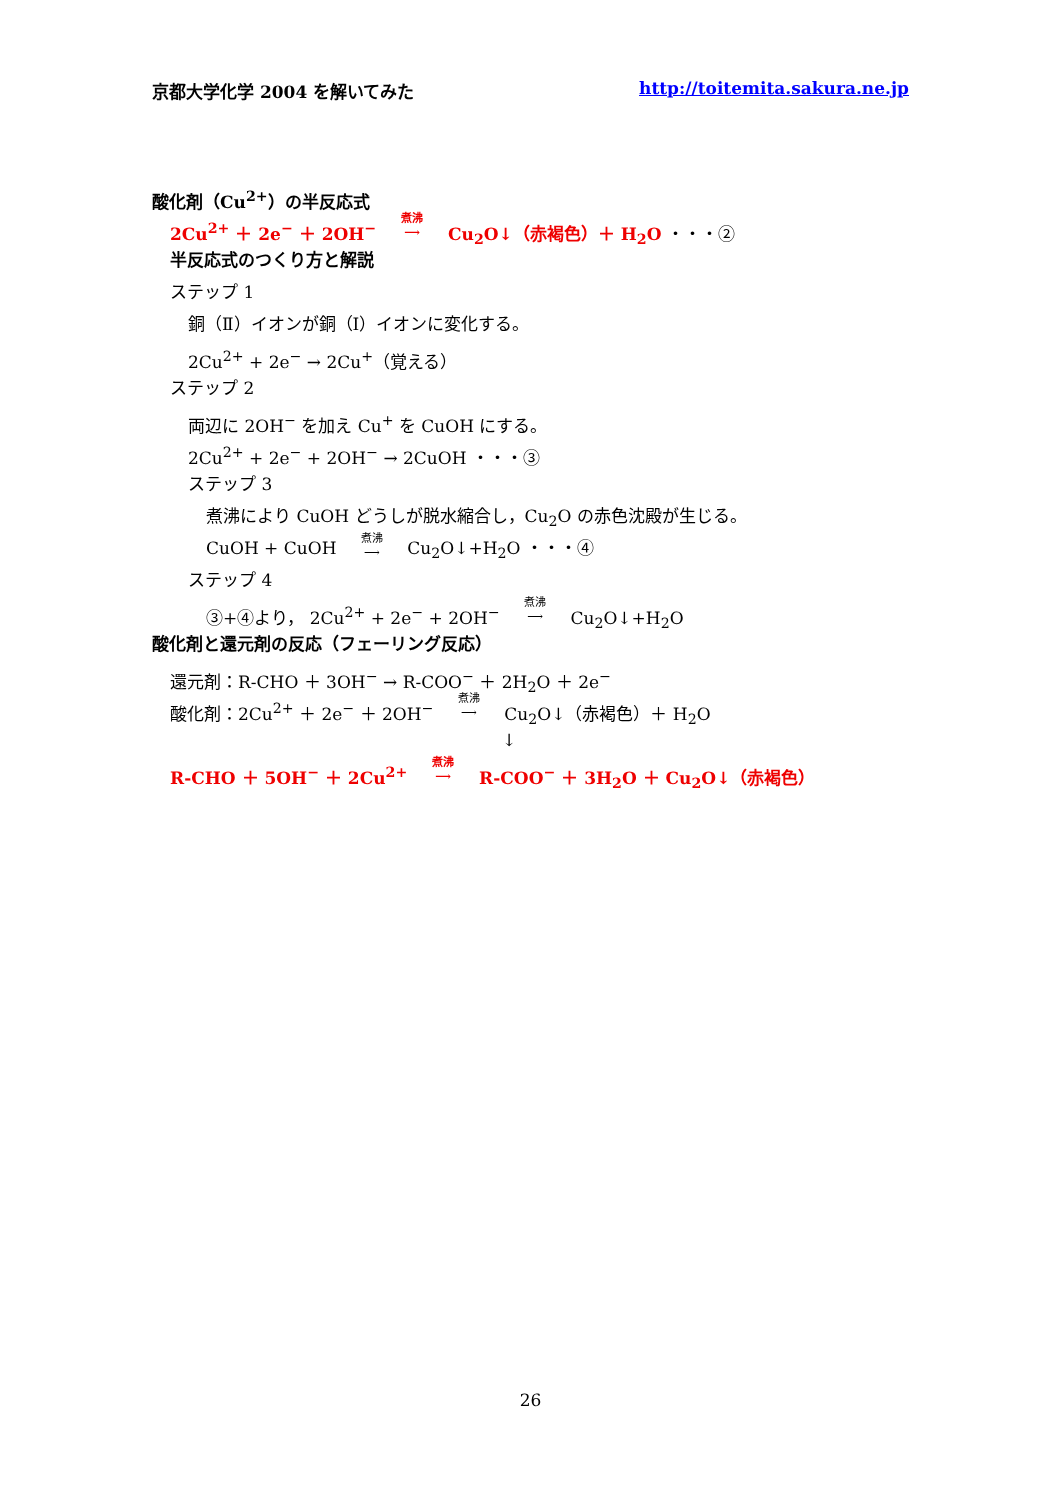京都大学化学 2004 を解いてみた http://toitemita.sakura.ne.jp
酸化剤（Cu<sup>2+</sup>）の半反応式
2Cu<sup>2+</sup> ＋ 2e<sup>−</sup> ＋ 2OH<sup>−</sup> 煮沸 ⟶ Cu<sub>2</sub>O↓（赤褐色）＋ H<sub>2</sub>O ・・・②
半反応式のつくり方と解説
ステップ 1
銅（Ⅱ）イオンが銅（Ⅰ）イオンに変化する。
2Cu<sup>2+</sup> + 2e<sup>−</sup> → 2Cu<sup>+</sup>（覚える）
ステップ 2
両辺に 2OH<sup>−</sup> を加え Cu<sup>+</sup> を CuOH にする。
2Cu<sup>2+</sup> + 2e<sup>−</sup> + 2OH<sup>−</sup> → 2CuOH ・・・③
ステップ 3
煮沸により CuOH どうしが脱水縮合し，Cu<sub>2</sub>O の赤色沈殿が生じる。
CuOH + CuOH 煮沸 ⟶ Cu<sub>2</sub>O↓+H<sub>2</sub>O ・・・④
ステップ 4
③+④より， 2Cu<sup>2+</sup> + 2e<sup>−</sup> + 2OH<sup>−</sup> 煮沸 ⟶ Cu<sub>2</sub>O↓+H<sub>2</sub>O
酸化剤と還元剤の反応（フェーリング反応）
還元剤：R-CHO ＋ 3OH<sup>−</sup> → R-COO<sup>−</sup> ＋ 2H<sub>2</sub>O ＋ 2e<sup>−</sup>
酸化剤：2Cu<sup>2+</sup> ＋ 2e<sup>−</sup> ＋ 2OH<sup>−</sup> 煮沸 ⟶ Cu<sub>2</sub>O↓（赤褐色）＋ H<sub>2</sub>O
↓
R-CHO ＋ 5OH<sup>−</sup> ＋ 2Cu<sup>2+</sup> 煮沸 ⟶ R-COO<sup>−</sup> ＋ 3H<sub>2</sub>O ＋ Cu<sub>2</sub>O↓（赤褐色）
26